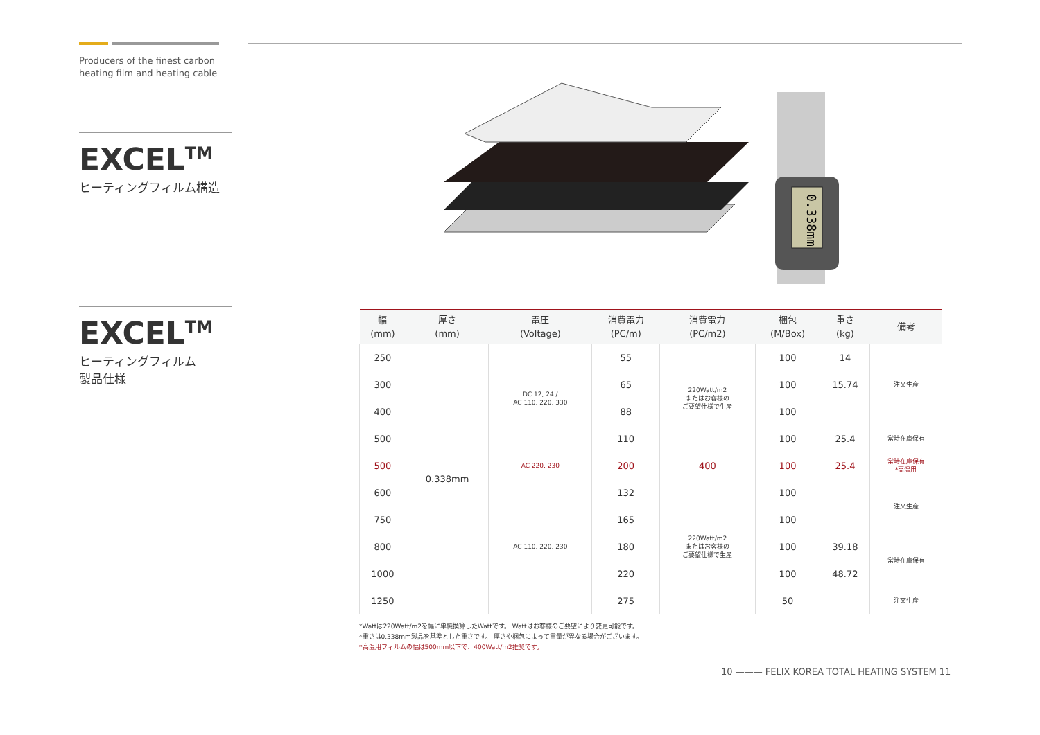Producers of the finest carbon
heating film and heating cable
EXCEL<sup>TM</sup>
ヒーティングフィルム構造
EXCEL<sup>TM</sup>
ヒーティングフィルム
製品仕様
0.338mm
| 幅 (mm) | 厚さ (mm) | 電圧 (Voltage) | 消費電力 (PC/m) | 消費電力 (PC/m2) | 梱包 (M/Box) | 重さ (kg) | 備考 |
| --- | --- | --- | --- | --- | --- | --- | --- |
| 250 | 0.338mm | DC 12, 24 / AC 110, 220, 330 | 55 | 220Watt/m2 またはお客様の ご要望仕様で生産 | 100 | 14 | 注文生産 |
| 300 | | | 65 | | 100 | 15.74 | |
| 400 | | | 88 | | 100 | | |
| 500 | | | 110 | | 100 | 25.4 | 常時在庫保有 |
| 500 | | AC 220, 230 | 200 | 400 | 100 | 25.4 | 常時在庫保有 *高温用 |
| 600 | | AC 110, 220, 230 | 132 | 220Watt/m2 またはお客様の ご要望仕様で生産 | 100 | | 注文生産 |
| 750 | | | 165 | | 100 | | |
| 800 | | | 180 | | 100 | 39.18 | 常時在庫保有 |
| 1000 | | | 220 | | 100 | 48.72 | |
| 1250 | | | 275 | | 50 | | 注文生産 |
*Wattは220Watt/m2を幅に単純換算したWattです。 Wattはお客様のご要望により変更可能です。
*重さは0.338mm製品を基準とした重さです。 厚さや梱包によって重量が異なる場合がございます。
*高温用フィルムの幅は500mm以下で、400Watt/m2推奨です。
10 ——— FELIX KOREA TOTAL HEATING SYSTEM 11